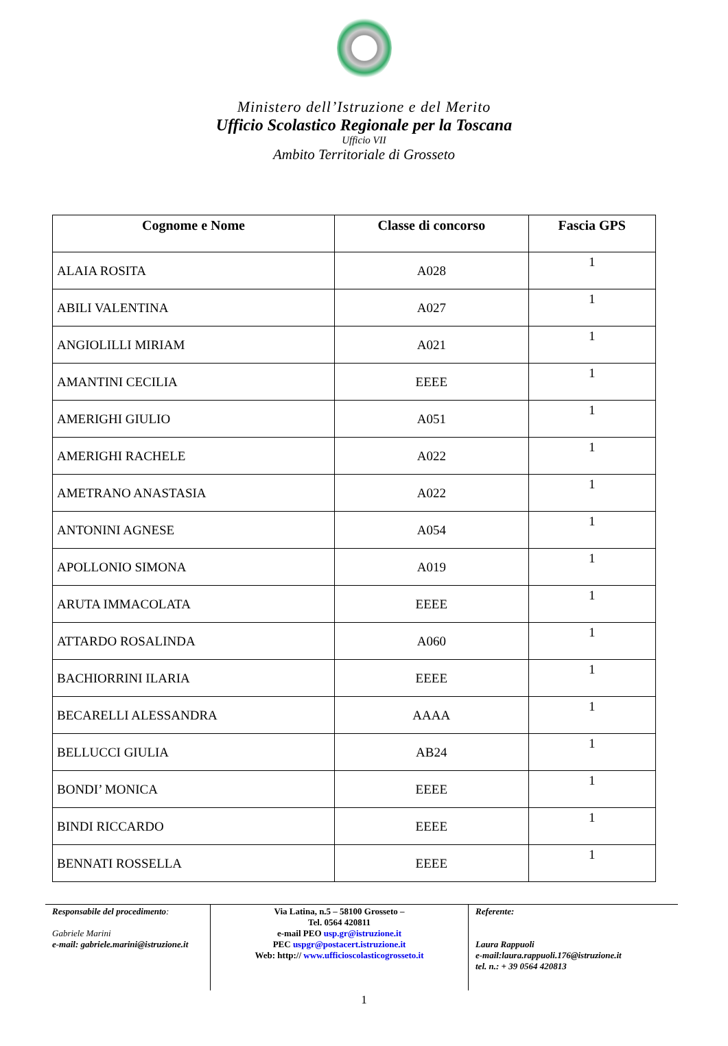Ministero dell’Istruzione e del Merito
Ufficio Scolastico Regionale per la Toscana
Ufficio VII
Ambito Territoriale di Grosseto
| Cognome e Nome | Classe di concorso | Fascia GPS |
| --- | --- | --- |
| ALAIA ROSITA | A028 | 1 |
| ABILI VALENTINA | A027 | 1 |
| ANGIOLILLI MIRIAM | A021 | 1 |
| AMANTINI CECILIA | EEEE | 1 |
| AMERIGHI GIULIO | A051 | 1 |
| AMERIGHI RACHELE | A022 | 1 |
| AMETRANO ANASTASIA | A022 | 1 |
| ANTONINI AGNESE | A054 | 1 |
| APOLLONIO SIMONA | A019 | 1 |
| ARUTA IMMACOLATA | EEEE | 1 |
| ATTARDO ROSALINDA | A060 | 1 |
| BACHIORRINI ILARIA | EEEE | 1 |
| BECARELLI ALESSANDRA | AAAA | 1 |
| BELLUCCI GIULIA | AB24 | 1 |
| BONDI’ MONICA | EEEE | 1 |
| BINDI RICCARDO | EEEE | 1 |
| BENNATI ROSSELLA | EEEE | 1 |
Responsabile del procedimento:
Gabriele Marini
e-mail: gabriele.marini@istruzione.it
Via Latina, n.5 – 58100 Grosseto –
Tel. 0564 420811
e-mail PEO usp.gr@istruzione.it
PEC uspgr@postacert.istruzione.it
Web: http:// www.ufficioscolasticogrosseto.it
Referente:
Laura Rappuoli
e-mail:laura.rappuoli.176@istruzione.it
tel. n.: + 39 0564 420813
1